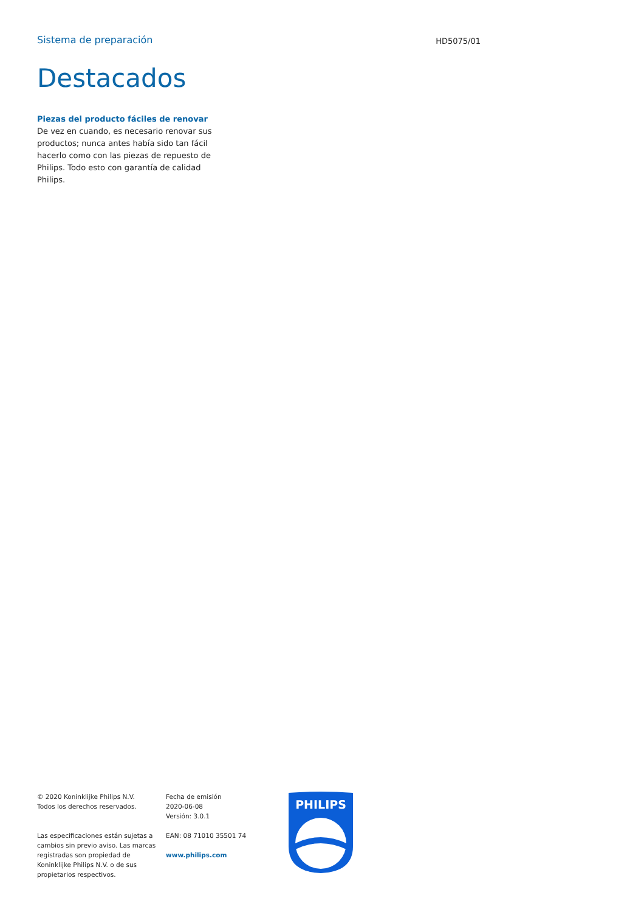Sistema de preparación
HD5075/01
Destacados
Piezas del producto fáciles de renovar
De vez en cuando, es necesario renovar sus productos; nunca antes había sido tan fácil hacerlo como con las piezas de repuesto de Philips. Todo esto con garantía de calidad Philips.
© 2020 Koninklijke Philips N.V.
Todos los derechos reservados.
Las especificaciones están sujetas a cambios sin previo aviso. Las marcas registradas son propiedad de Koninklijke Philips N.V. o de sus propietarios respectivos.
Fecha de emisión
2020-06-08
Versión: 3.0.1
EAN: 08 71010 35501 74
www.philips.com
PHILIPS